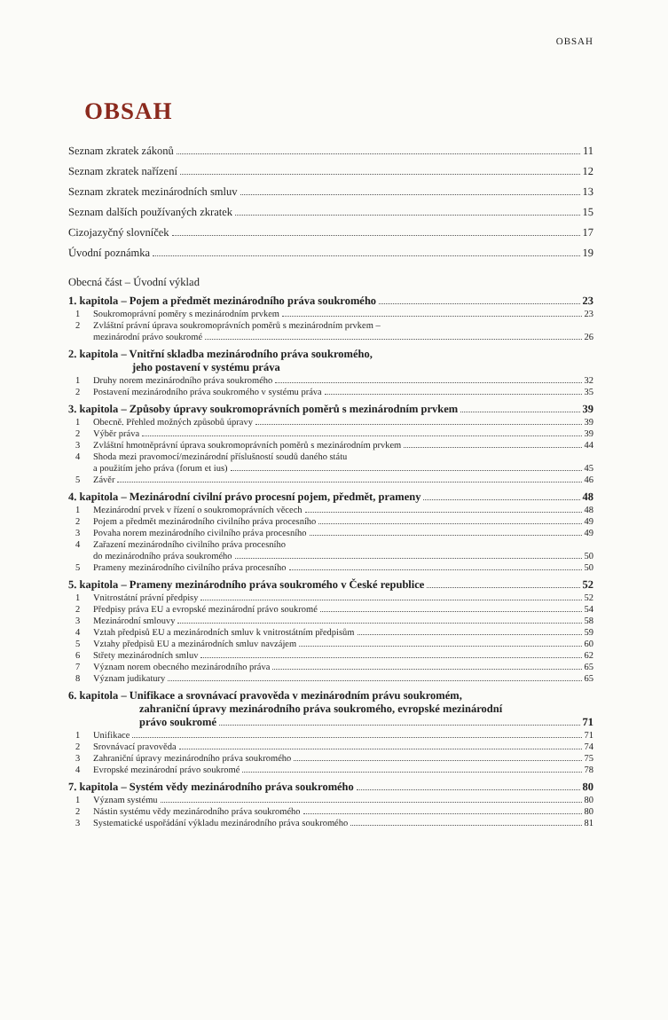OBSAH
OBSAH
Seznam zkratek zákonů 11
Seznam zkratek nařízení 12
Seznam zkratek mezinárodních smluv 13
Seznam dalších používaných zkratek 15
Cizojazyčný slovníček 17
Úvodní poznámka 19
Obecná část – Úvodní výklad
1. kapitola – Pojem a předmět mezinárodního práva soukromého 23
1 Soukromoprávní poměry s mezinárodním prvkem 23
2 Zvláštní právní úprava soukromoprávních poměrů s mezinárodním prvkem –
mezinárodní právo soukromé 26
2. kapitola – Vnitřní skladba mezinárodního práva soukromého,
jeho postavení v systému práva
1 Druhy norem mezinárodního práva soukromého 32
2 Postavení mezinárodního práva soukromého v systému práva 35
3. kapitola – Způsoby úpravy soukromoprávních poměrů s mezinárodním prvkem 39
1 Obecně. Přehled možných způsobů úpravy 39
2 Výběr práva 39
3 Zvláštní hmotněprávní úprava soukromoprávních poměrů s mezinárodním prvkem 44
4 Shoda mezi pravomocí/mezinárodní příslušností soudů daného státu
a použitím jeho práva (forum et ius) 45
5 Závěr 46
4. kapitola – Mezinárodní civilní právo procesní pojem, předmět, prameny 48
1 Mezinárodní prvek v řízení o soukromoprávních věcech 48
2 Pojem a předmět mezinárodního civilního práva procesního 49
3 Povaha norem mezinárodního civilního práva procesního 49
4 Zařazení mezinárodního civilního práva procesního
do mezinárodního práva soukromého 50
5 Prameny mezinárodního civilního práva procesního 50
5. kapitola – Prameny mezinárodního práva soukromého v České republice 52
1 Vnitrostátní právní předpisy 52
2 Předpisy práva EU a evropské mezinárodní právo soukromé 54
3 Mezinárodní smlouvy 58
4 Vztah předpisů EU a mezinárodních smluv k vnitrostátním předpisům 59
5 Vztahy předpisů EU a mezinárodních smluv navzájem 60
6 Střety mezinárodních smluv 62
7 Význam norem obecného mezinárodního práva 65
8 Význam judikatury 65
6. kapitola – Unifikace a srovnávací pravověda v mezinárodním právu soukromém,
zahraniční úpravy mezinárodního práva soukromého, evropské mezinárodní
právo soukromé 71
1 Unifikace 71
2 Srovnávací pravověda 74
3 Zahraniční úpravy mezinárodního práva soukromého 75
4 Evropské mezinárodní právo soukromé 78
7. kapitola – Systém vědy mezinárodního práva soukromého 80
1 Význam systému 80
2 Nástin systému vědy mezinárodního práva soukromého 80
3 Systematické uspořádání výkladu mezinárodního práva soukromého 81